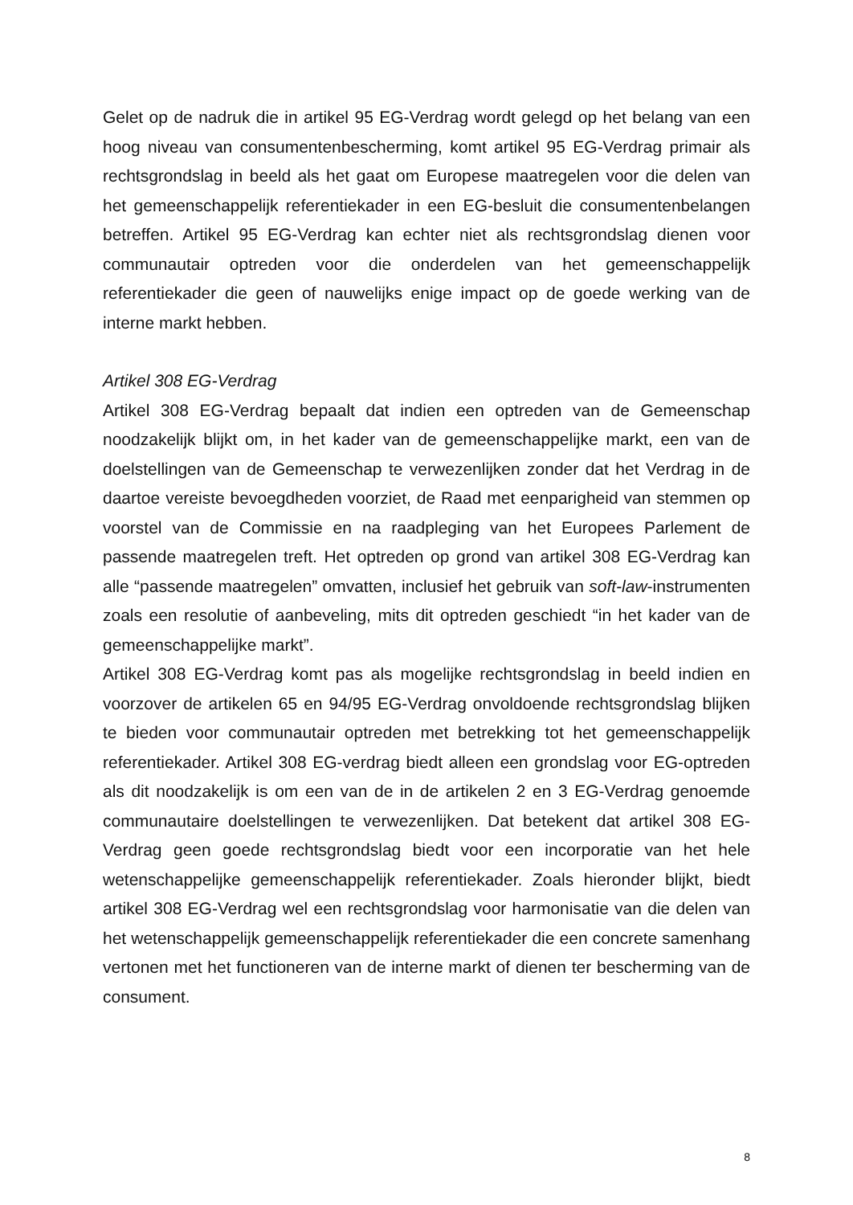Gelet op de nadruk die in artikel 95 EG-Verdrag wordt gelegd op het belang van een hoog niveau van consumentenbescherming, komt artikel 95 EG-Verdrag primair als rechtsgrondslag in beeld als het gaat om Europese maatregelen voor die delen van het gemeenschappelijk referentiekader in een EG-besluit die consumentenbelangen betreffen. Artikel 95 EG-Verdrag kan echter niet als rechtsgrondslag dienen voor communautair optreden voor die onderdelen van het gemeenschappelijk referentiekader die geen of nauwelijks enige impact op de goede werking van de interne markt hebben.
Artikel 308 EG-Verdrag
Artikel 308 EG-Verdrag bepaalt dat indien een optreden van de Gemeenschap noodzakelijk blijkt om, in het kader van de gemeenschappelijke markt, een van de doelstellingen van de Gemeenschap te verwezenlijken zonder dat het Verdrag in de daartoe vereiste bevoegdheden voorziet, de Raad met eenparigheid van stemmen op voorstel van de Commissie en na raadpleging van het Europees Parlement de passende maatregelen treft. Het optreden op grond van artikel 308 EG-Verdrag kan alle “passende maatregelen” omvatten, inclusief het gebruik van soft-law-instrumenten zoals een resolutie of aanbeveling, mits dit optreden geschiedt “in het kader van de gemeenschappelijke markt”.
Artikel 308 EG-Verdrag komt pas als mogelijke rechtsgrondslag in beeld indien en voorzover de artikelen 65 en 94/95 EG-Verdrag onvoldoende rechtsgrondslag blijken te bieden voor communautair optreden met betrekking tot het gemeenschappelijk referentiekader. Artikel 308 EG-verdrag biedt alleen een grondslag voor EG-optreden als dit noodzakelijk is om een van de in de artikelen 2 en 3 EG-Verdrag genoemde communautaire doelstellingen te verwezenlijken. Dat betekent dat artikel 308 EG-Verdrag geen goede rechtsgrondslag biedt voor een incorporatie van het hele wetenschappelijke gemeenschappelijk referentiekader. Zoals hieronder blijkt, biedt artikel 308 EG-Verdrag wel een rechtsgrondslag voor harmonisatie van die delen van het wetenschappelijk gemeenschappelijk referentiekader die een concrete samenhang vertonen met het functioneren van de interne markt of dienen ter bescherming van de consument.
8